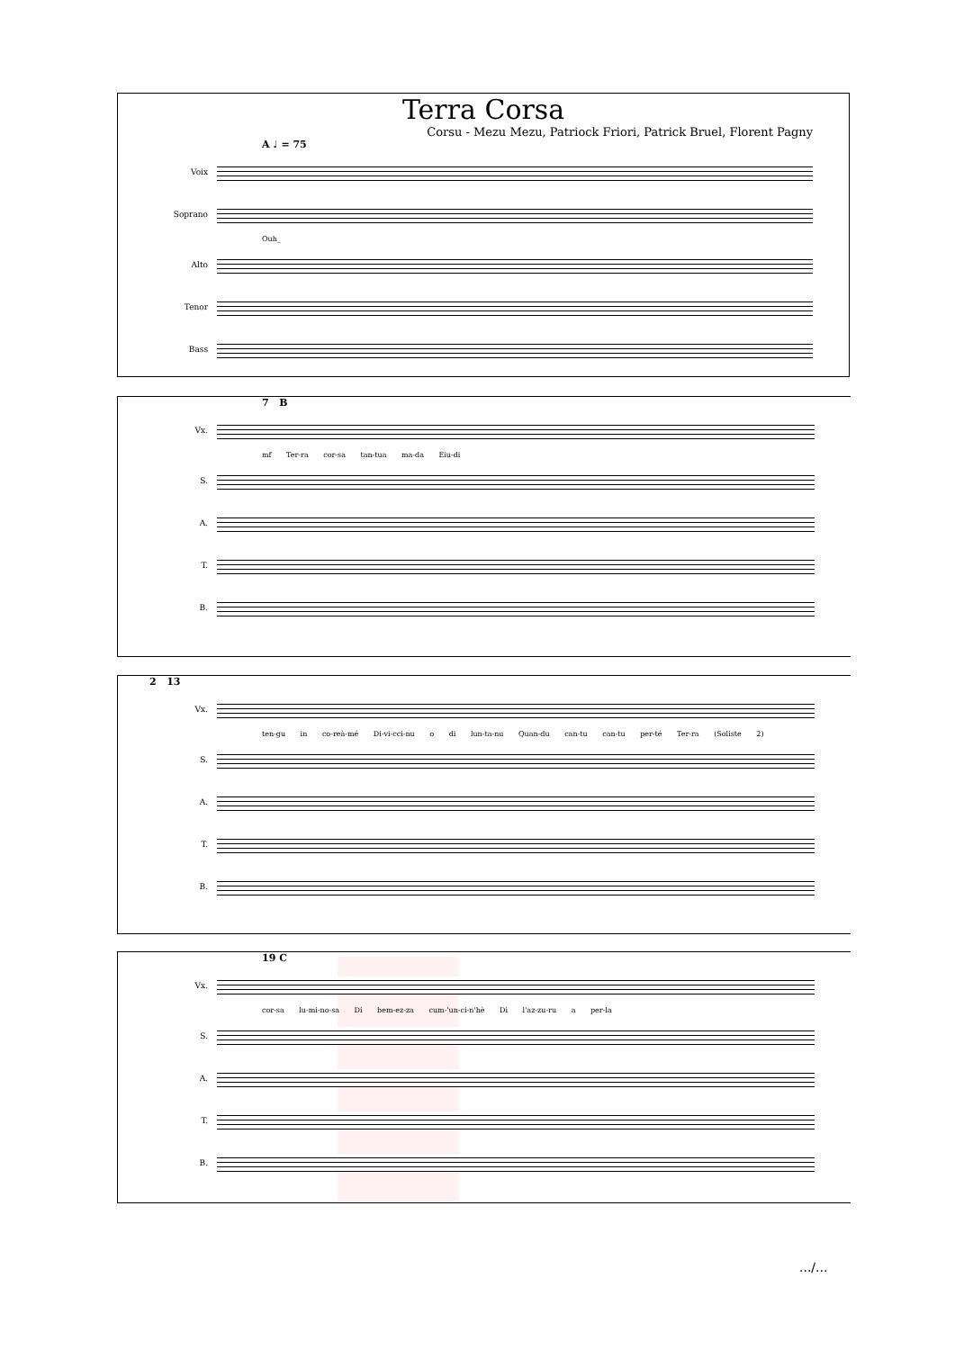Terra Corsa
Corsu - Mezu Mezu, Patriock Friori, Patrick Bruel, Florent Pagny
A ♩ = 75
Voix
Soprano
Ouh_
Alto
Tenor
Bass
7 B
Vx.
mf Ter-ra cor-sa tan-tua ma-da Eiu-di
S.
A.
T.
B.
2 13
Vx.
ten-gu in co-reà-mé Di-vi-cci-nu o di lun-ta-nu Quan-du can-tu can-tu per-té Ter-ra (Soliste 2)
S.
A.
T.
B.
19 C
Vx.
cor-sa lu-mi-no-sa Di bem-ez-za cum-'un-ci-n'hè Di l'az-zu-ru a per-la
S.
A.
T.
B.
.../...